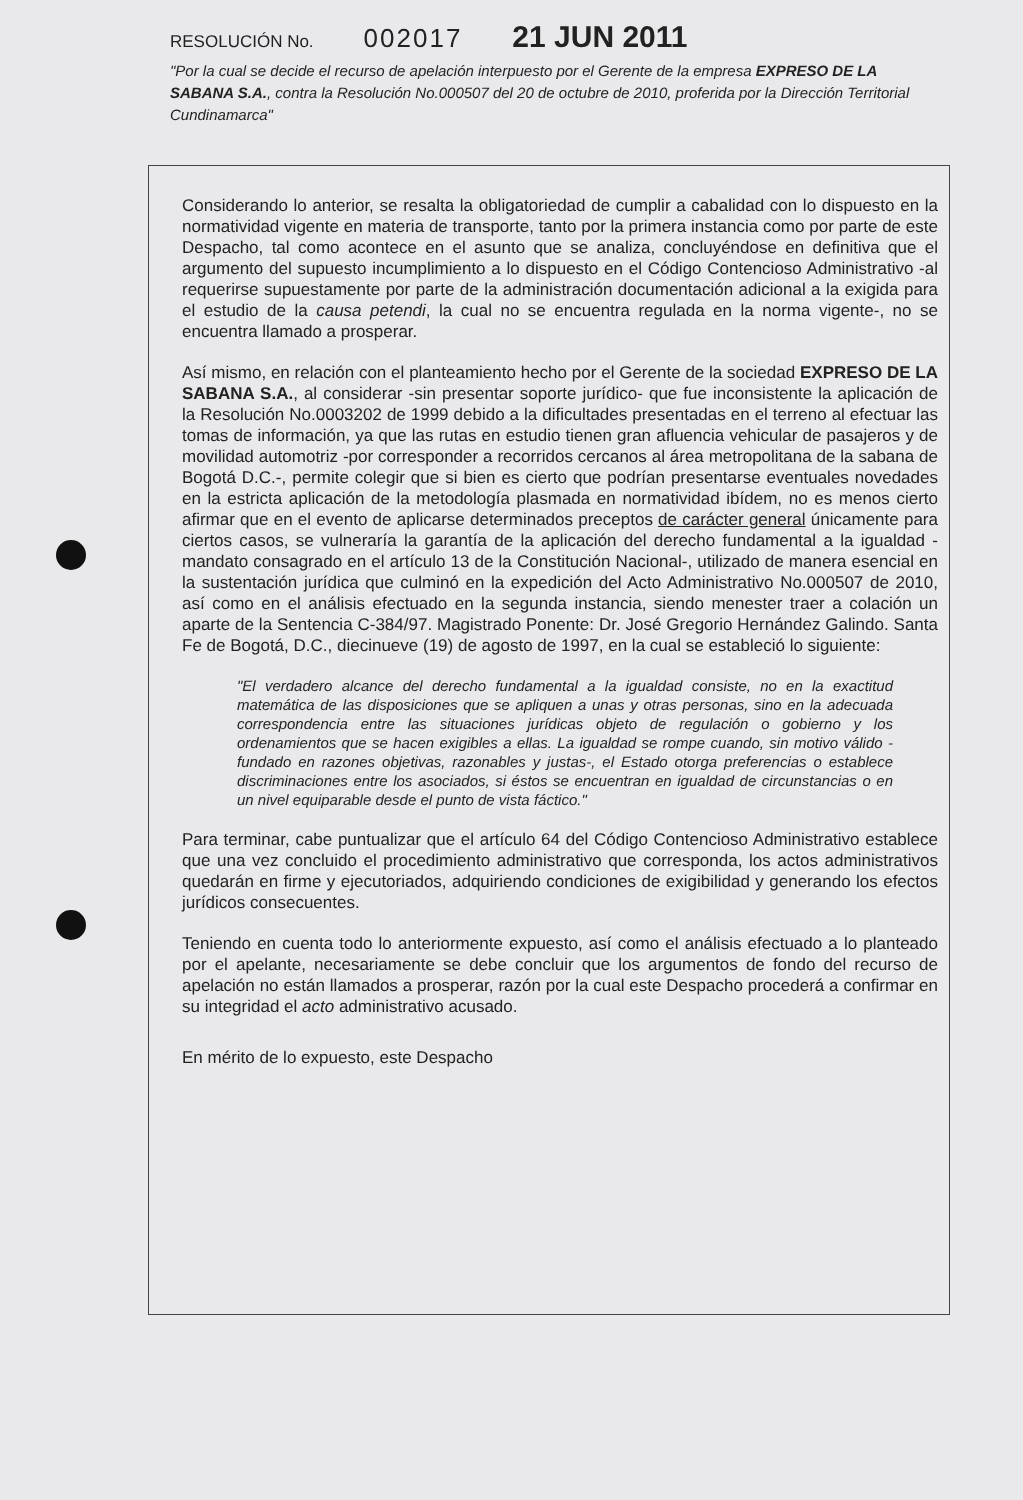RESOLUCIÓN No. 002017 21 JUN 2011
"Por la cual se decide el recurso de apelación interpuesto por el Gerente de la empresa EXPRESO DE LA SABANA S.A., contra la Resolución No.000507 del 20 de octubre de 2010, proferida por la Dirección Territorial Cundinamarca"
Considerando lo anterior, se resalta la obligatoriedad de cumplir a cabalidad con lo dispuesto en la normatividad vigente en materia de transporte, tanto por la primera instancia como por parte de este Despacho, tal como acontece en el asunto que se analiza, concluyéndose en definitiva que el argumento del supuesto incumplimiento a lo dispuesto en el Código Contencioso Administrativo -al requerirse supuestamente por parte de la administración documentación adicional a la exigida para el estudio de la causa petendi, la cual no se encuentra regulada en la norma vigente-, no se encuentra llamado a prosperar.
Así mismo, en relación con el planteamiento hecho por el Gerente de la sociedad EXPRESO DE LA SABANA S.A., al considerar -sin presentar soporte jurídico- que fue inconsistente la aplicación de la Resolución No.0003202 de 1999 debido a la dificultades presentadas en el terreno al efectuar las tomas de información, ya que las rutas en estudio tienen gran afluencia vehicular de pasajeros y de movilidad automotriz -por corresponder a recorridos cercanos al área metropolitana de la sabana de Bogotá D.C.-, permite colegir que si bien es cierto que podrían presentarse eventuales novedades en la estricta aplicación de la metodología plasmada en normatividad ibídem, no es menos cierto afirmar que en el evento de aplicarse determinados preceptos de carácter general únicamente para ciertos casos, se vulneraría la garantía de la aplicación del derecho fundamental a la igualdad -mandato consagrado en el artículo 13 de la Constitución Nacional-, utilizado de manera esencial en la sustentación jurídica que culminó en la expedición del Acto Administrativo No.000507 de 2010, así como en el análisis efectuado en la segunda instancia, siendo menester traer a colación un aparte de la Sentencia C-384/97. Magistrado Ponente: Dr. José Gregorio Hernández Galindo. Santa Fe de Bogotá, D.C., diecinueve (19) de agosto de 1997, en la cual se estableció lo siguiente:
"El verdadero alcance del derecho fundamental a la igualdad consiste, no en la exactitud matemática de las disposiciones que se apliquen a unas y otras personas, sino en la adecuada correspondencia entre las situaciones jurídicas objeto de regulación o gobierno y los ordenamientos que se hacen exigibles a ellas. La igualdad se rompe cuando, sin motivo válido -fundado en razones objetivas, razonables y justas-, el Estado otorga preferencias o establece discriminaciones entre los asociados, si éstos se encuentran en igualdad de circunstancias o en un nivel equiparable desde el punto de vista fáctico."
Para terminar, cabe puntualizar que el artículo 64 del Código Contencioso Administrativo establece que una vez concluido el procedimiento administrativo que corresponda, los actos administrativos quedarán en firme y ejecutoriados, adquiriendo condiciones de exigibilidad y generando los efectos jurídicos consecuentes.
Teniendo en cuenta todo lo anteriormente expuesto, así como el análisis efectuado a lo planteado por el apelante, necesariamente se debe concluir que los argumentos de fondo del recurso de apelación no están llamados a prosperar, razón por la cual este Despacho procederá a confirmar en su integridad el acto administrativo acusado.
En mérito de lo expuesto, este Despacho